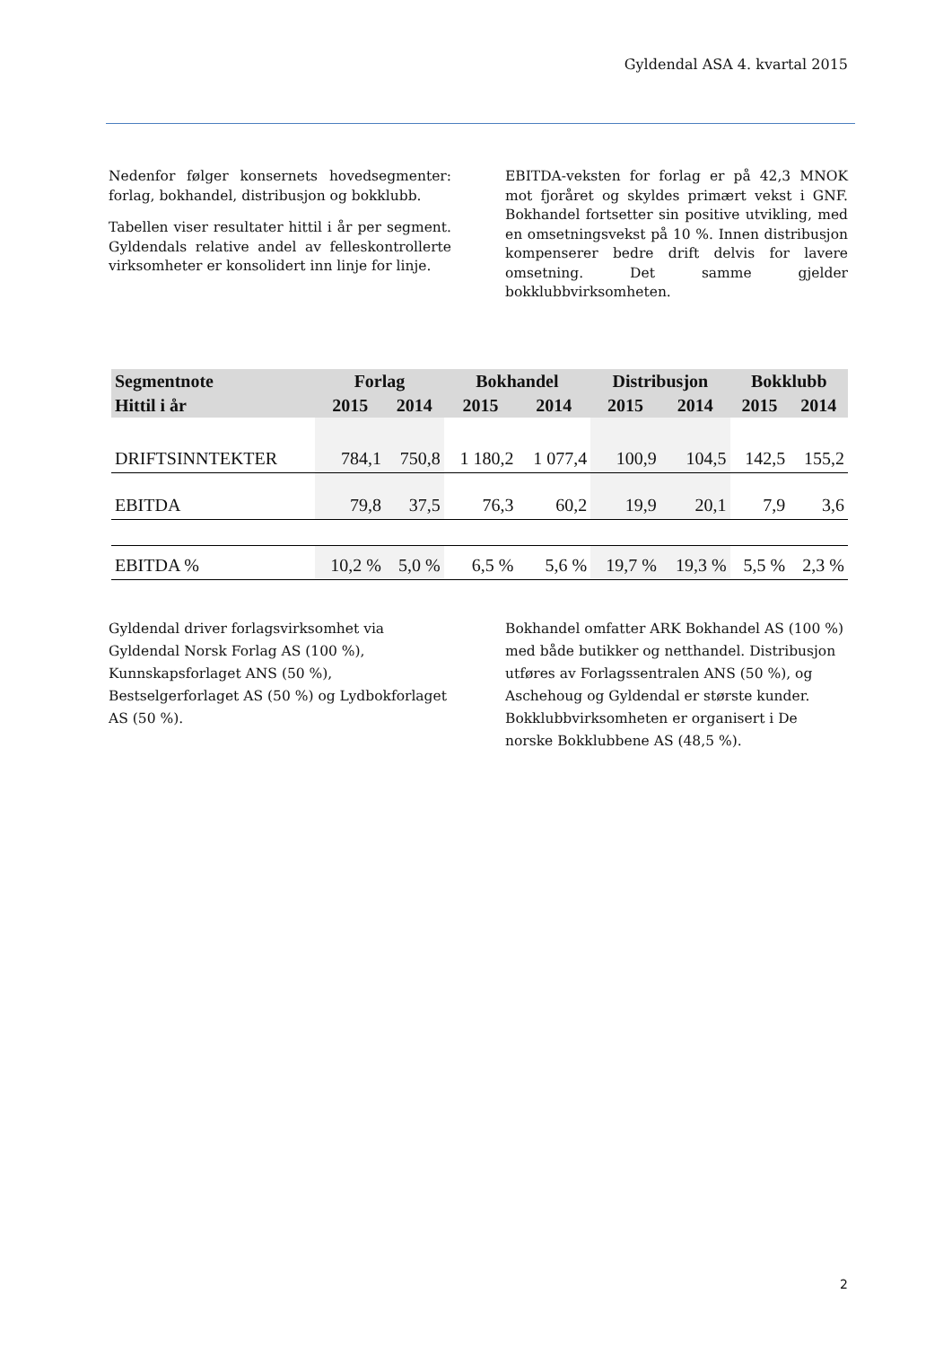Gyldendal ASA 4. kvartal 2015
Nedenfor følger konsernets hovedsegmenter: forlag, bokhandel, distribusjon og bokklubb.
Tabellen viser resultater hittil i år per segment. Gyldendals relative andel av felleskontrollerte virksomheter er konsolidert inn linje for linje.
EBITDA-veksten for forlag er på 42,3 MNOK mot fjoråret og skyldes primært vekst i GNF. Bokhandel fortsetter sin positive utvikling, med en omsetningsvekst på 10 %. Innen distribusjon kompenserer bedre drift delvis for lavere omsetning. Det samme gjelder bokklubbvirksomheten.
| Segmentnote | Forlag | | Bokhandel | | Distribusjon | | Bokklubb | |
| --- | --- | --- | --- | --- | --- | --- | --- | --- |
| Hittil i år | 2015 | 2014 | 2015 | 2014 | 2015 | 2014 | 2015 | 2014 |
| DRIFTSINNTEKTER | 784,1 | 750,8 | 1 180,2 | 1 077,4 | 100,9 | 104,5 | 142,5 | 155,2 |
| EBITDA | 79,8 | 37,5 | 76,3 | 60,2 | 19,9 | 20,1 | 7,9 | 3,6 |
| EBITDA % | 10,2 % | 5,0 % | 6,5 % | 5,6 % | 19,7 % | 19,3 % | 5,5 % | 2,3 % |
Gyldendal driver forlagsvirksomhet via Gyldendal Norsk Forlag AS (100 %), Kunnskapsforlaget ANS (50 %), Bestselgerforlaget AS (50 %) og Lydbokforlaget AS (50 %).
Bokhandel omfatter ARK Bokhandel AS (100 %) med både butikker og netthandel. Distribusjon utføres av Forlagssentralen ANS (50 %), og Aschehoug og Gyldendal er største kunder. Bokklubbvirksomheten er organisert i De norske Bokklubbene AS (48,5 %).
2